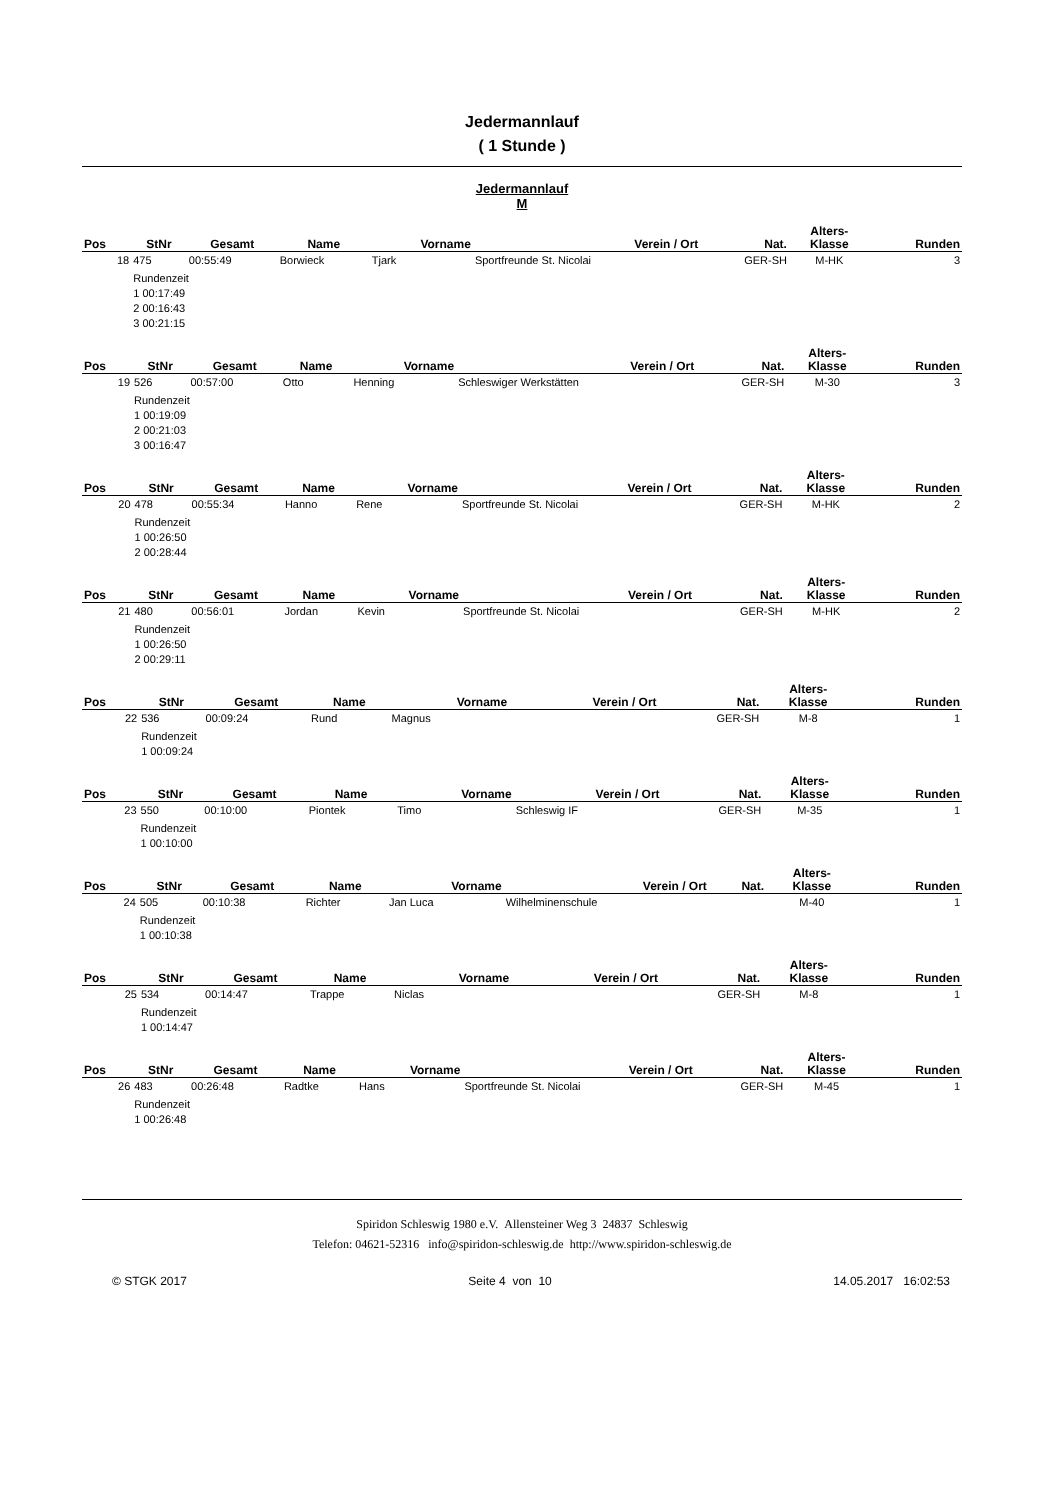Jedermannlauf
( 1 Stunde )
Jedermannlauf
M
| Pos | StNr | Gesamt | Name | Vorname | Verein / Ort | Nat. | Alters- Klasse | Runden |
| --- | --- | --- | --- | --- | --- | --- | --- | --- |
| 18 | 475 | 00:55:49 | Borwieck | Tjark | Sportfreunde St. Nicolai | GER-SH | M-HK | 3 |
| | Rundenzeit 1 00:17:49 2 00:16:43 3 00:21:15 | | | | | | | |
| Pos | StNr | Gesamt | Name | Vorname | Verein / Ort | Nat. | Alters- Klasse | Runden |
| --- | --- | --- | --- | --- | --- | --- | --- | --- |
| 19 | 526 | 00:57:00 | Otto | Henning | Schleswiger Werkstätten | GER-SH | M-30 | 3 |
| | Rundenzeit 1 00:19:09 2 00:21:03 3 00:16:47 | | | | | | | |
| Pos | StNr | Gesamt | Name | Vorname | Verein / Ort | Nat. | Alters- Klasse | Runden |
| --- | --- | --- | --- | --- | --- | --- | --- | --- |
| 20 | 478 | 00:55:34 | Hanno | Rene | Sportfreunde St. Nicolai | GER-SH | M-HK | 2 |
| | Rundenzeit 1 00:26:50 2 00:28:44 | | | | | | | |
| Pos | StNr | Gesamt | Name | Vorname | Verein / Ort | Nat. | Alters- Klasse | Runden |
| --- | --- | --- | --- | --- | --- | --- | --- | --- |
| 21 | 480 | 00:56:01 | Jordan | Kevin | Sportfreunde St. Nicolai | GER-SH | M-HK | 2 |
| | Rundenzeit 1 00:26:50 2 00:29:11 | | | | | | | |
| Pos | StNr | Gesamt | Name | Vorname | Verein / Ort | Nat. | Alters- Klasse | Runden |
| --- | --- | --- | --- | --- | --- | --- | --- | --- |
| 22 | 536 | 00:09:24 | Rund | Magnus | | GER-SH | M-8 | 1 |
| | Rundenzeit 1 00:09:24 | | | | | | | |
| Pos | StNr | Gesamt | Name | Vorname | Verein / Ort | Nat. | Alters- Klasse | Runden |
| --- | --- | --- | --- | --- | --- | --- | --- | --- |
| 23 | 550 | 00:10:00 | Piontek | Timo | Schleswig IF | GER-SH | M-35 | 1 |
| | Rundenzeit 1 00:10:00 | | | | | | | |
| Pos | StNr | Gesamt | Name | Vorname | Verein / Ort | Nat. | Alters- Klasse | Runden |
| --- | --- | --- | --- | --- | --- | --- | --- | --- |
| 24 | 505 | 00:10:38 | Richter | Jan Luca | Wilhelminenschule | | M-40 | 1 |
| | Rundenzeit 1 00:10:38 | | | | | | | |
| Pos | StNr | Gesamt | Name | Vorname | Verein / Ort | Nat. | Alters- Klasse | Runden |
| --- | --- | --- | --- | --- | --- | --- | --- | --- |
| 25 | 534 | 00:14:47 | Trappe | Niclas | | GER-SH | M-8 | 1 |
| | Rundenzeit 1 00:14:47 | | | | | | | |
| Pos | StNr | Gesamt | Name | Vorname | Verein / Ort | Nat. | Alters- Klasse | Runden |
| --- | --- | --- | --- | --- | --- | --- | --- | --- |
| 26 | 483 | 00:26:48 | Radtke | Hans | Sportfreunde St. Nicolai | GER-SH | M-45 | 1 |
| | Rundenzeit 1 00:26:48 | | | | | | | |
Spiridon Schleswig 1980 e.V. Allensteiner Weg 3 24837 Schleswig
Telefon: 04621-52316 info@spiridon-schleswig.de http://www.spiridon-schleswig.de
© STGK 2017 Seite 4 von 10 14.05.2017 16:02:53